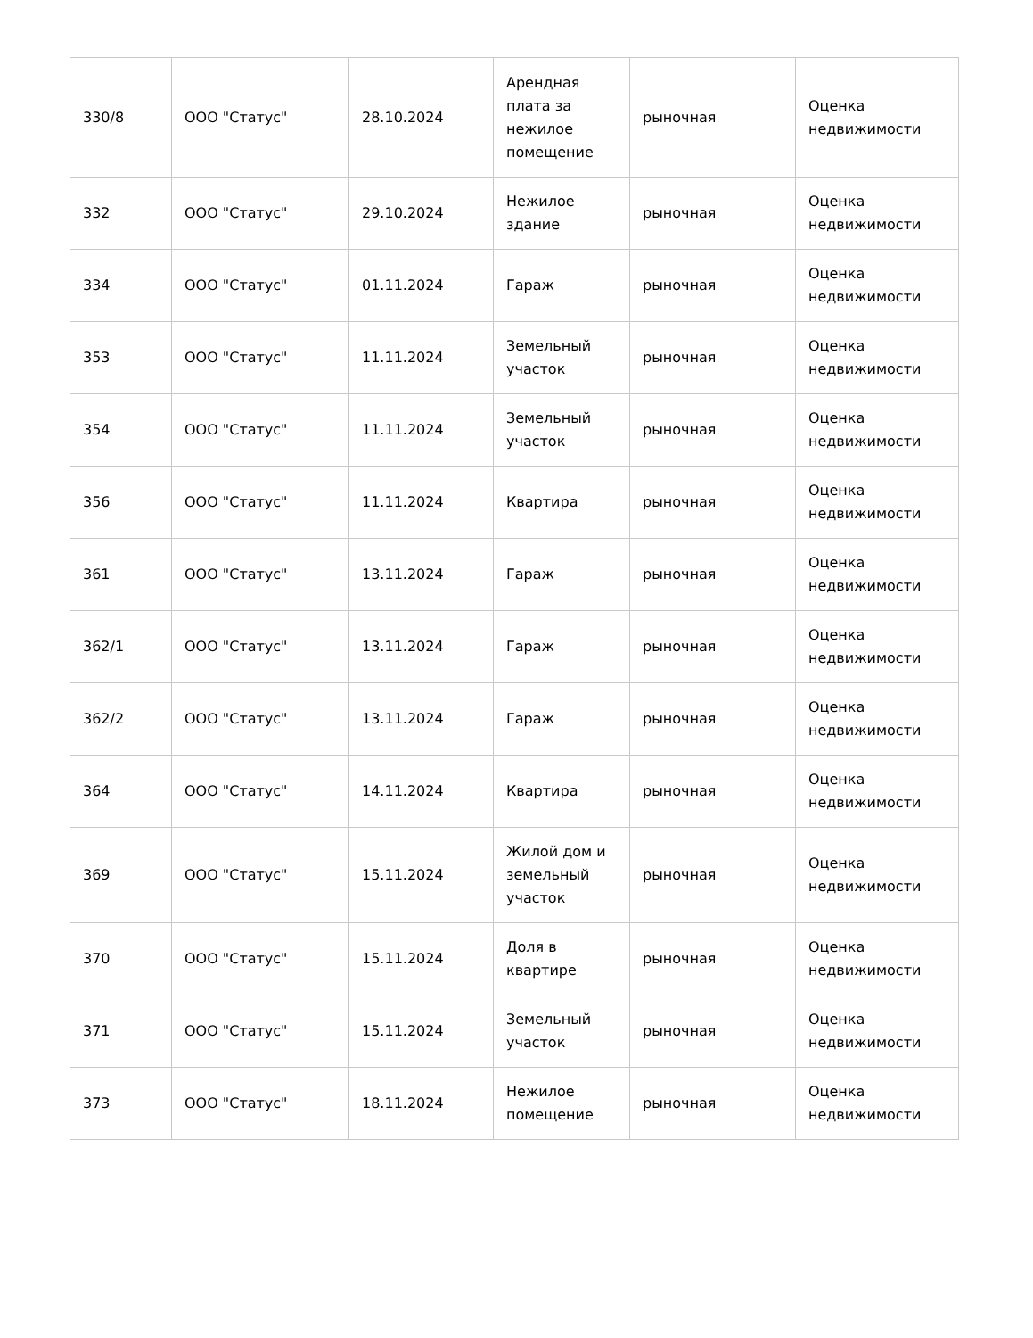| 330/8 | ООО "Статус" | 28.10.2024 | Арендная плата за нежилое помещение | рыночная | Оценка недвижимости |
| 332 | ООО "Статус" | 29.10.2024 | Нежилое здание | рыночная | Оценка недвижимости |
| 334 | ООО "Статус" | 01.11.2024 | Гараж | рыночная | Оценка недвижимости |
| 353 | ООО "Статус" | 11.11.2024 | Земельный участок | рыночная | Оценка недвижимости |
| 354 | ООО "Статус" | 11.11.2024 | Земельный участок | рыночная | Оценка недвижимости |
| 356 | ООО "Статус" | 11.11.2024 | Квартира | рыночная | Оценка недвижимости |
| 361 | ООО "Статус" | 13.11.2024 | Гараж | рыночная | Оценка недвижимости |
| 362/1 | ООО "Статус" | 13.11.2024 | Гараж | рыночная | Оценка недвижимости |
| 362/2 | ООО "Статус" | 13.11.2024 | Гараж | рыночная | Оценка недвижимости |
| 364 | ООО "Статус" | 14.11.2024 | Квартира | рыночная | Оценка недвижимости |
| 369 | ООО "Статус" | 15.11.2024 | Жилой дом и земельный участок | рыночная | Оценка недвижимости |
| 370 | ООО "Статус" | 15.11.2024 | Доля в квартире | рыночная | Оценка недвижимости |
| 371 | ООО "Статус" | 15.11.2024 | Земельный участок | рыночная | Оценка недвижимости |
| 373 | ООО "Статус" | 18.11.2024 | Нежилое помещение | рыночная | Оценка недвижимости |